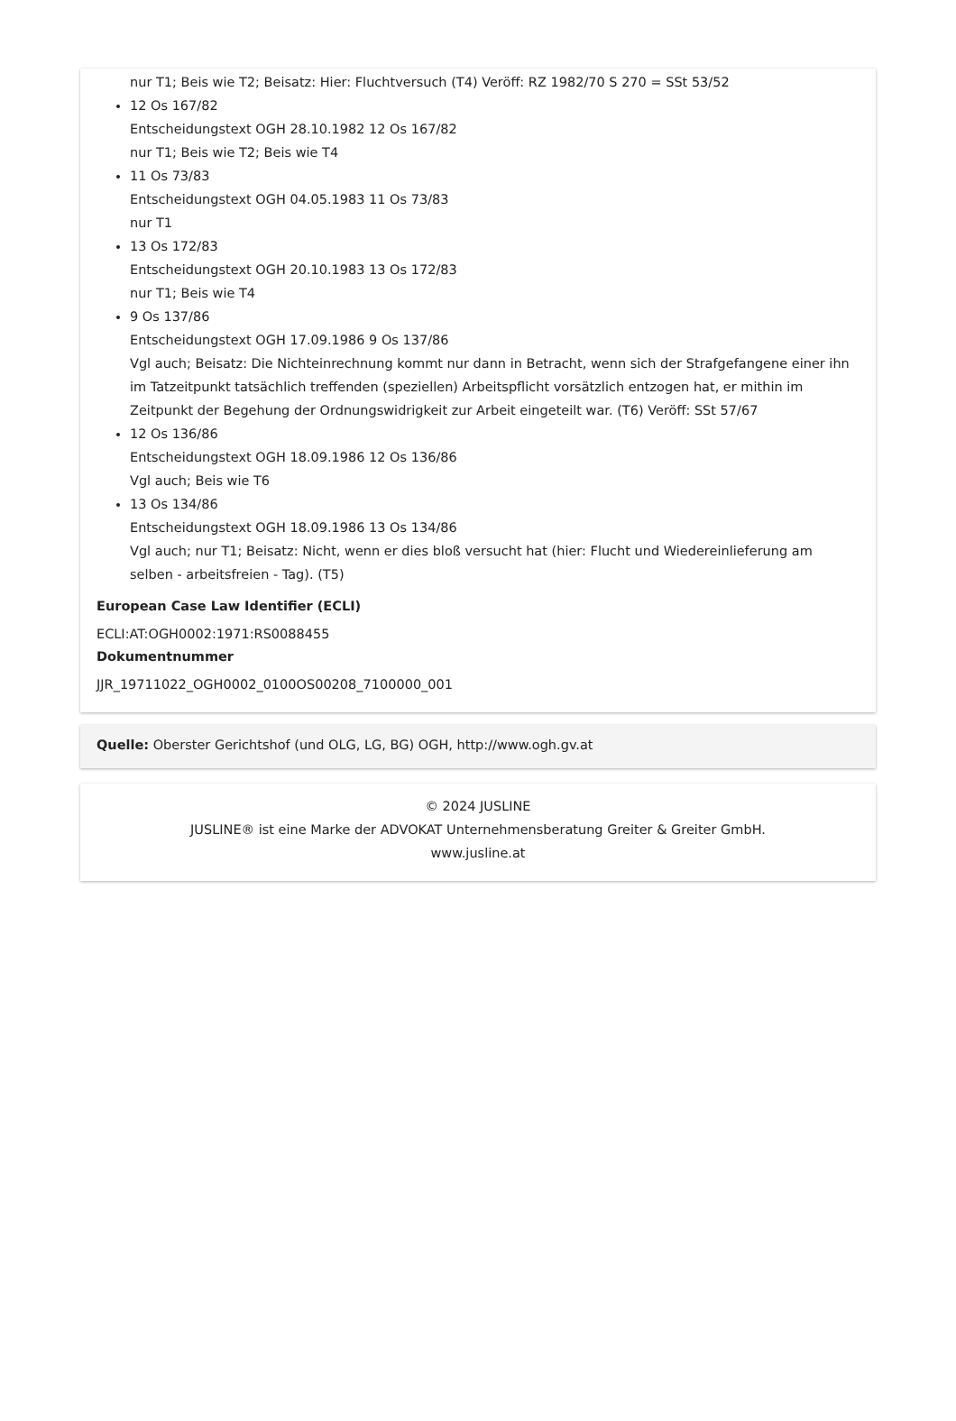nur T1; Beis wie T2; Beisatz: Hier: Fluchtversuch (T4) Veröff: RZ 1982/70 S 270 = SSt 53/52
12 Os 167/82
Entscheidungstext OGH 28.10.1982 12 Os 167/82
nur T1; Beis wie T2; Beis wie T4
11 Os 73/83
Entscheidungstext OGH 04.05.1983 11 Os 73/83
nur T1
13 Os 172/83
Entscheidungstext OGH 20.10.1983 13 Os 172/83
nur T1; Beis wie T4
9 Os 137/86
Entscheidungstext OGH 17.09.1986 9 Os 137/86
Vgl auch; Beisatz: Die Nichteinrechnung kommt nur dann in Betracht, wenn sich der Strafgefangene einer ihn im Tatzeitpunkt tatsächlich treffenden (speziellen) Arbeitspflicht vorsätzlich entzogen hat, er mithin im Zeitpunkt der Begehung der Ordnungswidrigkeit zur Arbeit eingeteilt war. (T6) Veröff: SSt 57/67
12 Os 136/86
Entscheidungstext OGH 18.09.1986 12 Os 136/86
Vgl auch; Beis wie T6
13 Os 134/86
Entscheidungstext OGH 18.09.1986 13 Os 134/86
Vgl auch; nur T1; Beisatz: Nicht, wenn er dies bloß versucht hat (hier: Flucht und Wiedereinlieferung am selben - arbeitsfreien - Tag). (T5)
European Case Law Identifier (ECLI)
ECLI:AT:OGH0002:1971:RS0088455
Dokumentnummer
JJR_19711022_OGH0002_0100OS00208_7100000_001
Quelle: Oberster Gerichtshof (und OLG, LG, BG) OGH, http://www.ogh.gv.at
© 2024 JUSLINE
JUSLINE® ist eine Marke der ADVOKAT Unternehmensberatung Greiter & Greiter GmbH.
www.jusline.at